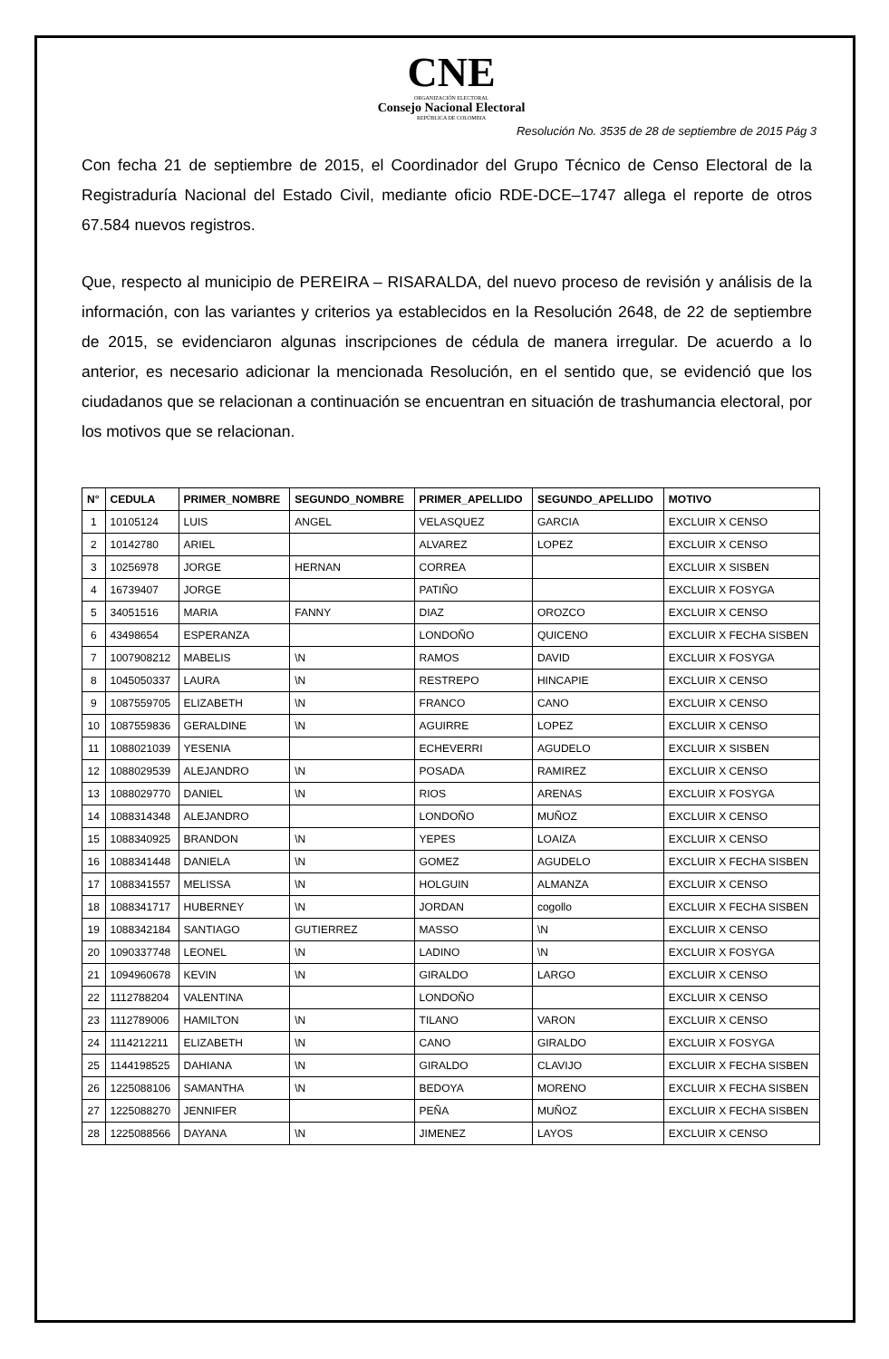CNE
ORGANIZACIÓN ELECTORAL
Consejo Nacional Electoral
REPÚBLICA DE COLOMBIA
Resolución No. 3535 de 28 de septiembre de 2015 Pág 3
Con fecha 21 de septiembre de 2015, el Coordinador del Grupo Técnico de Censo Electoral de la Registraduría Nacional del Estado Civil, mediante oficio RDE-DCE–1747 allega el reporte de otros 67.584 nuevos registros.
Que, respecto al municipio de PEREIRA – RISARALDA, del nuevo proceso de revisión y análisis de la información, con las variantes y criterios ya establecidos en la Resolución 2648, de 22 de septiembre de 2015, se evidenciaron algunas inscripciones de cédula de manera irregular. De acuerdo a lo anterior, es necesario adicionar la mencionada Resolución, en el sentido que, se evidenció que los ciudadanos que se relacionan a continuación se encuentran en situación de trashumancia electoral, por los motivos que se relacionan.
| N° | CEDULA | PRIMER_NOMBRE | SEGUNDO_NOMBRE | PRIMER_APELLIDO | SEGUNDO_APELLIDO | MOTIVO |
| --- | --- | --- | --- | --- | --- | --- |
| 1 | 10105124 | LUIS | ANGEL | VELASQUEZ | GARCIA | EXCLUIR X CENSO |
| 2 | 10142780 | ARIEL | | ALVAREZ | LOPEZ | EXCLUIR X CENSO |
| 3 | 10256978 | JORGE | HERNAN | CORREA | | EXCLUIR X SISBEN |
| 4 | 16739407 | JORGE | | PATIÑO | | EXCLUIR X FOSYGA |
| 5 | 34051516 | MARIA | FANNY | DIAZ | OROZCO | EXCLUIR X CENSO |
| 6 | 43498654 | ESPERANZA | | LONDOÑO | QUICENO | EXCLUIR X FECHA SISBEN |
| 7 | 1007908212 | MABELIS | \N | RAMOS | DAVID | EXCLUIR X FOSYGA |
| 8 | 1045050337 | LAURA | \N | RESTREPO | HINCAPIE | EXCLUIR X CENSO |
| 9 | 1087559705 | ELIZABETH | \N | FRANCO | CANO | EXCLUIR X CENSO |
| 10 | 1087559836 | GERALDINE | \N | AGUIRRE | LOPEZ | EXCLUIR X CENSO |
| 11 | 1088021039 | YESENIA | | ECHEVERRI | AGUDELO | EXCLUIR X SISBEN |
| 12 | 1088029539 | ALEJANDRO | \N | POSADA | RAMIREZ | EXCLUIR X CENSO |
| 13 | 1088029770 | DANIEL | \N | RIOS | ARENAS | EXCLUIR X FOSYGA |
| 14 | 1088314348 | ALEJANDRO | | LONDOÑO | MUÑOZ | EXCLUIR X CENSO |
| 15 | 1088340925 | BRANDON | \N | YEPES | LOAIZA | EXCLUIR X CENSO |
| 16 | 1088341448 | DANIELA | \N | GOMEZ | AGUDELO | EXCLUIR X FECHA SISBEN |
| 17 | 1088341557 | MELISSA | \N | HOLGUIN | ALMANZA | EXCLUIR X CENSO |
| 18 | 1088341717 | HUBERNEY | \N | JORDAN | cogollo | EXCLUIR X FECHA SISBEN |
| 19 | 1088342184 | SANTIAGO | GUTIERREZ | MASSO | \N | EXCLUIR X CENSO |
| 20 | 1090337748 | LEONEL | \N | LADINO | \N | EXCLUIR X FOSYGA |
| 21 | 1094960678 | KEVIN | \N | GIRALDO | LARGO | EXCLUIR X CENSO |
| 22 | 1112788204 | VALENTINA | | LONDOÑO | | EXCLUIR X CENSO |
| 23 | 1112789006 | HAMILTON | \N | TILANO | VARON | EXCLUIR X CENSO |
| 24 | 1114212211 | ELIZABETH | \N | CANO | GIRALDO | EXCLUIR X FOSYGA |
| 25 | 1144198525 | DAHIANA | \N | GIRALDO | CLAVIJO | EXCLUIR X FECHA SISBEN |
| 26 | 1225088106 | SAMANTHA | \N | BEDOYA | MORENO | EXCLUIR X FECHA SISBEN |
| 27 | 1225088270 | JENNIFER | | PEÑA | MUÑOZ | EXCLUIR X FECHA SISBEN |
| 28 | 1225088566 | DAYANA | \N | JIMENEZ | LAYOS | EXCLUIR X CENSO |